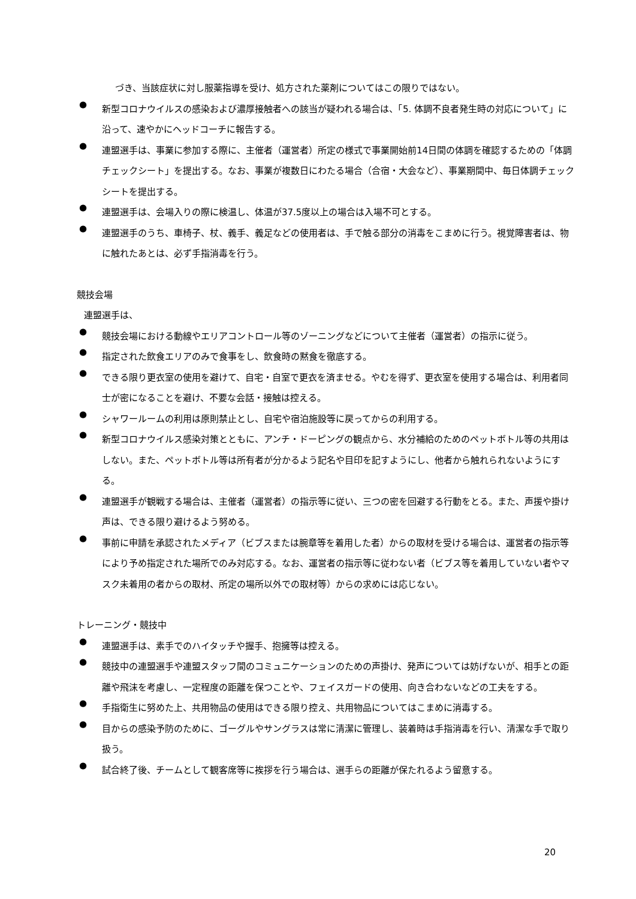づき、当該症状に対し服薬指導を受け、処方された薬剤についてはこの限りではない。
●
新型コロナウイルスの感染および濃厚接触者への該当が疑われる場合は、「5. 体調不良者発生時の対応について」に沿って、速やかにヘッドコーチに報告する。
●
連盟選手は、事業に参加する際に、主催者（運営者）所定の様式で事業開始前14日間の体調を確認するための「体調チェックシート」を提出する。なお、事業が複数日にわたる場合（合宿・大会など）、事業期間中、毎日体調チェックシートを提出する。
●
連盟選手は、会場入りの際に検温し、体温が37.5度以上の場合は入場不可とする。
●
連盟選手のうち、車椅子、杖、義手、義足などの使用者は、手で触る部分の消毒をこまめに行う。視覚障害者は、物に触れたあとは、必ず手指消毒を行う。
競技会場
連盟選手は、
●
競技会場における動線やエリアコントロール等のゾーニングなどについて主催者（運営者）の指示に従う。
●
指定された飲食エリアのみで食事をし、飲食時の黙食を徹底する。
●
できる限り更衣室の使用を避けて、自宅・自室で更衣を済ませる。やむを得ず、更衣室を使用する場合は、利用者同士が密になることを避け、不要な会話・接触は控える。
●
シャワールームの利用は原則禁止とし、自宅や宿泊施設等に戻ってからの利用する。
●
新型コロナウイルス感染対策とともに、アンチ・ドーピングの観点から、水分補給のためのペットボトル等の共用はしない。また、ペットボトル等は所有者が分かるよう記名や目印を記すようにし、他者から触れられないようにする。
●
連盟選手が観戦する場合は、主催者（運営者）の指示等に従い、三つの密を回避する行動をとる。また、声援や掛け声は、できる限り避けるよう努める。
●
事前に申請を承認されたメディア（ビブスまたは腕章等を着用した者）からの取材を受ける場合は、運営者の指示等により予め指定された場所でのみ対応する。なお、運営者の指示等に従わない者（ビブス等を着用していない者やマスク未着用の者からの取材、所定の場所以外での取材等）からの求めには応じない。
トレーニング・競技中
●
連盟選手は、素手でのハイタッチや握手、抱擁等は控える。
●
競技中の連盟選手や連盟スタッフ間のコミュニケーションのための声掛け、発声については妨げないが、相手との距離や飛沫を考慮し、一定程度の距離を保つことや、フェイスガードの使用、向き合わないなどの工夫をする。
●
手指衛生に努めた上、共用物品の使用はできる限り控え、共用物品についてはこまめに消毒する。
●
目からの感染予防のために、ゴーグルやサングラスは常に清潔に管理し、装着時は手指消毒を行い、清潔な手で取り扱う。
●
試合終了後、チームとして観客席等に挨拶を行う場合は、選手らの距離が保たれるよう留意する。
20